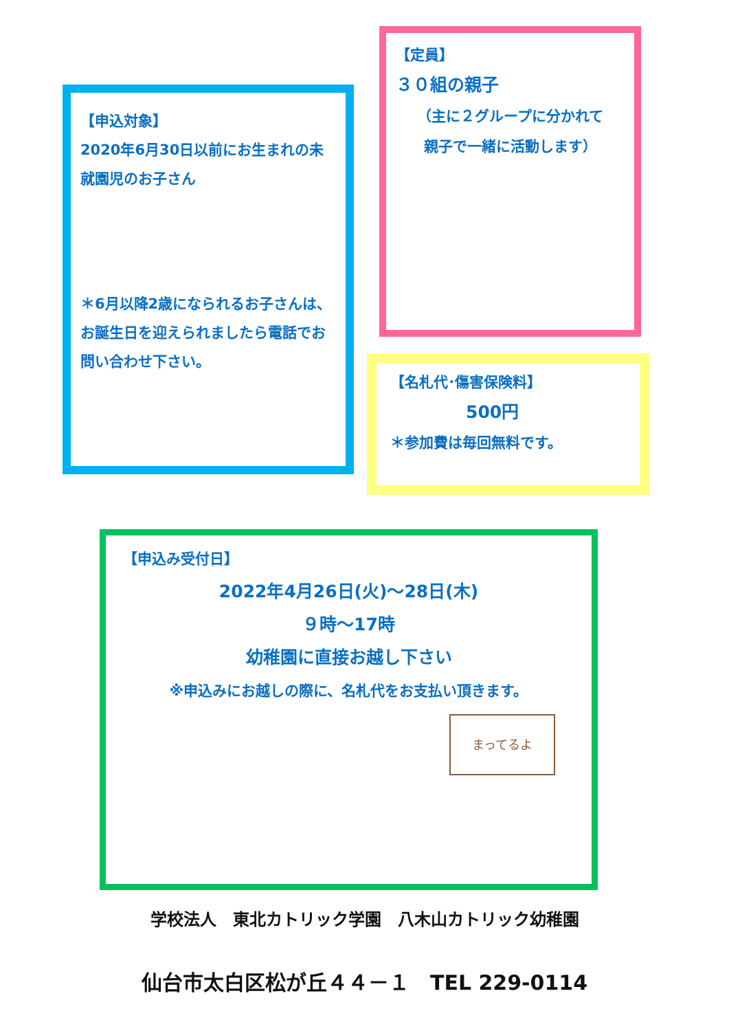【申込対象】
2020年6月30日以前にお生まれの未就園児のお子さん
＊6月以降2歳になられるお子さんは、お誕生日を迎えられましたら電話でお問い合わせ下さい。
【定員】
３０組の親子
（主に２グループに分かれて
親子で一緒に活動します）
【名札代･傷害保険料】
500円
＊参加費は毎回無料です。
【申込み受付日】
2022年4月26日(火)～28日(木)
９時～17時
幼稚園に直接お越し下さい
※申込みにお越しの際に、名札代をお支払い頂きます。
まってるよ
学校法人　東北カトリック学園　八木山カトリック幼稚園
仙台市太白区松が丘４４－１　TEL 229-0114